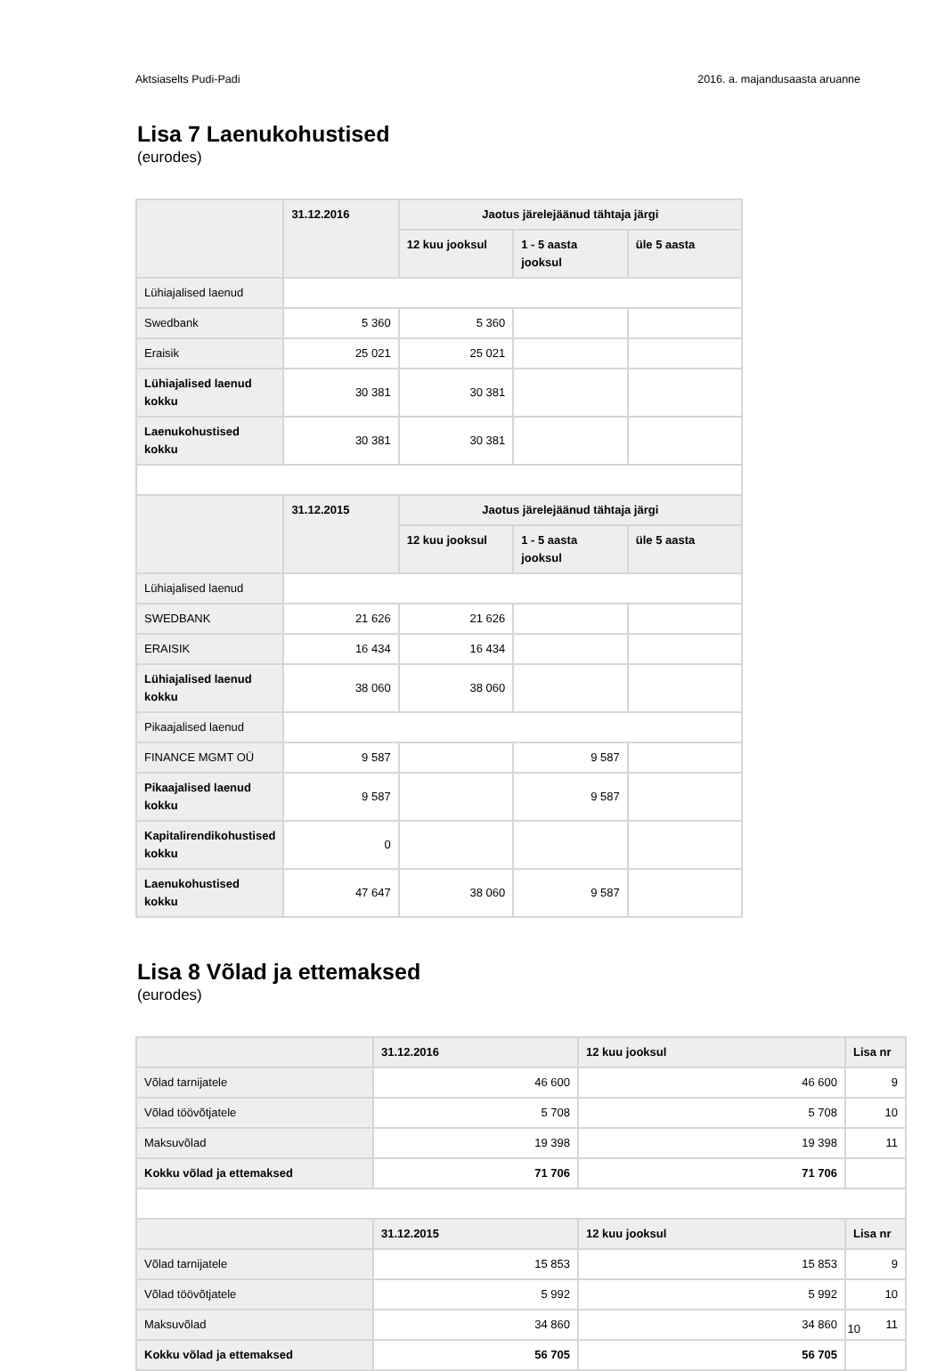Aktsiaselts Pudi-Padi 2016. a. majandusaasta aruanne
Lisa 7 Laenukohustised
(eurodes)
| | 31.12.2016 | Jaotus järelejäänud tähtaja järgi | | |
| --- | --- | --- | --- | --- |
| | | 12 kuu jooksul | 1 - 5 aasta jooksul | üle 5 aasta |
| Lühiajalised laenud | | | | |
| Swedbank | 5 360 | 5 360 | | |
| Eraisik | 25 021 | 25 021 | | |
| Lühiajalised laenud kokku | 30 381 | 30 381 | | |
| Laenukohustised kokku | 30 381 | 30 381 | | |
| | 31.12.2015 | Jaotus järelejäänud tähtaja järgi | | |
| | | 12 kuu jooksul | 1 - 5 aasta jooksul | üle 5 aasta |
| Lühiajalised laenud | | | | |
| SWEDBANK | 21 626 | 21 626 | | |
| ERAISIK | 16 434 | 16 434 | | |
| Lühiajalised laenud kokku | 38 060 | 38 060 | | |
| Pikaajalised laenud | | | | |
| FINANCE MGMT OÜ | 9 587 | | 9 587 | |
| Pikaajalised laenud kokku | 9 587 | | 9 587 | |
| Kapitalirendikohustised kokku | 0 | | | |
| Laenukohustised kokku | 47 647 | 38 060 | 9 587 | |
Lisa 8 Võlad ja ettemaksed
(eurodes)
| | 31.12.2016 | 12 kuu jooksul | Lisa nr |
| --- | --- | --- | --- |
| Võlad tarnijatele | 46 600 | 46 600 | 9 |
| Võlad töövõtjatele | 5 708 | 5 708 | 10 |
| Maksuvõlad | 19 398 | 19 398 | 11 |
| Kokku võlad ja ettemaksed | 71 706 | 71 706 | |
| | 31.12.2015 | 12 kuu jooksul | Lisa nr |
| Võlad tarnijatele | 15 853 | 15 853 | 9 |
| Võlad töövõtjatele | 5 992 | 5 992 | 10 |
| Maksuvõlad | 34 860 | 34 860 | 11 |
| Kokku võlad ja ettemaksed | 56 705 | 56 705 | |
10